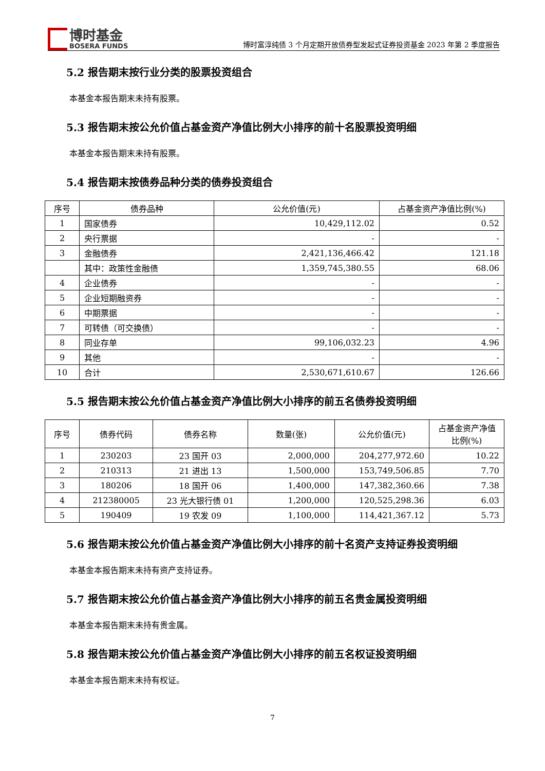博时基金
BOSERA FUNDS
博时富淳纯债 3 个月定期开放债券型发起式证券投资基金 2023 年第 2 季度报告
5.2 报告期末按行业分类的股票投资组合
本基金本报告期末未持有股票。
5.3 报告期末按公允价值占基金资产净值比例大小排序的前十名股票投资明细
本基金本报告期末未持有股票。
5.4 报告期末按债券品种分类的债券投资组合
| 序号 | 债券品种 | 公允价值(元) | 占基金资产净值比例(%) |
| --- | --- | --- | --- |
| 1 | 国家债券 | 10,429,112.02 | 0.52 |
| 2 | 央行票据 | - | - |
| 3 | 金融债券 | 2,421,136,466.42 | 121.18 |
| | 其中：政策性金融债 | 1,359,745,380.55 | 68.06 |
| 4 | 企业债券 | - | - |
| 5 | 企业短期融资券 | - | - |
| 6 | 中期票据 | - | - |
| 7 | 可转债（可交换债） | - | - |
| 8 | 同业存单 | 99,106,032.23 | 4.96 |
| 9 | 其他 | - | - |
| 10 | 合计 | 2,530,671,610.67 | 126.66 |
5.5 报告期末按公允价值占基金资产净值比例大小排序的前五名债券投资明细
| 序号 | 债券代码 | 债券名称 | 数量(张) | 公允价值(元) | 占基金资产净值比例(%) |
| --- | --- | --- | --- | --- | --- |
| 1 | 230203 | 23 国开 03 | 2,000,000 | 204,277,972.60 | 10.22 |
| 2 | 210313 | 21 进出 13 | 1,500,000 | 153,749,506.85 | 7.70 |
| 3 | 180206 | 18 国开 06 | 1,400,000 | 147,382,360.66 | 7.38 |
| 4 | 212380005 | 23 光大银行债 01 | 1,200,000 | 120,525,298.36 | 6.03 |
| 5 | 190409 | 19 农发 09 | 1,100,000 | 114,421,367.12 | 5.73 |
5.6 报告期末按公允价值占基金资产净值比例大小排序的前十名资产支持证券投资明细
本基金本报告期末未持有资产支持证券。
5.7 报告期末按公允价值占基金资产净值比例大小排序的前五名贵金属投资明细
本基金本报告期末未持有贵金属。
5.8 报告期末按公允价值占基金资产净值比例大小排序的前五名权证投资明细
本基金本报告期末未持有权证。
7